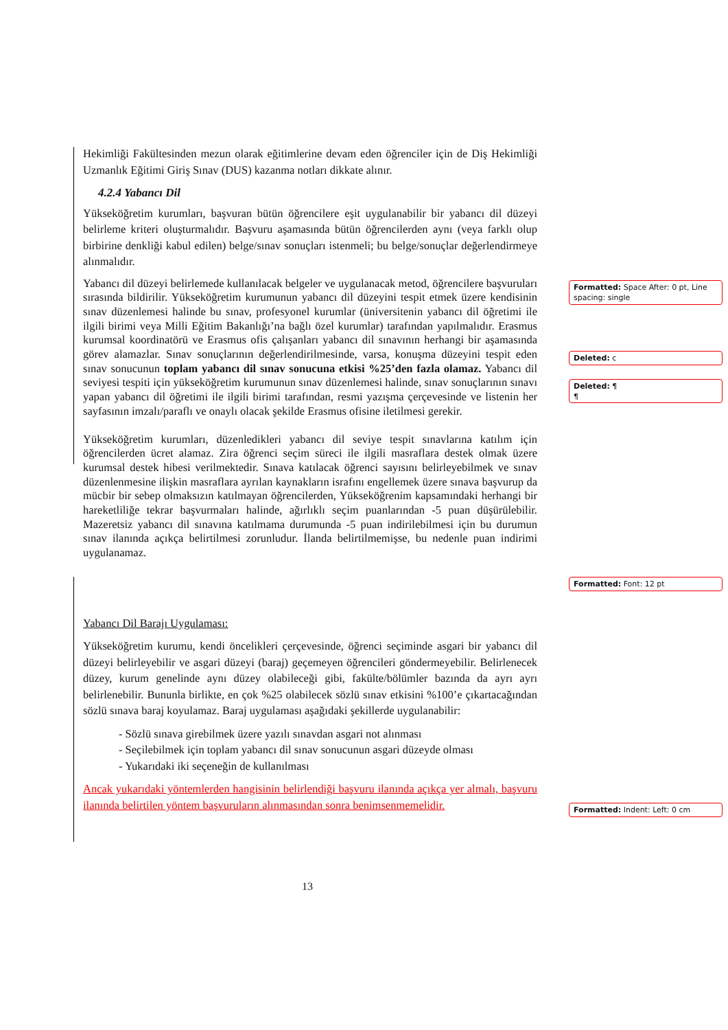Hekimliği Fakültesinden mezun olarak eğitimlerine devam eden öğrenciler için de Diş Hekimliği Uzmanlık Eğitimi Giriş Sınav (DUS) kazanma notları dikkate alınır.
4.2.4 Yabancı Dil
Yükseköğretim kurumları, başvuran bütün öğrencilere eşit uygulanabilir bir yabancı dil düzeyi belirleme kriteri oluşturmalıdır. Başvuru aşamasında bütün öğrencilerden aynı (veya farklı olup birbirine denkliği kabul edilen) belge/sınav sonuçları istenmeli; bu belge/sonuçlar değerlendirmeye alınmalıdır.
Yabancı dil düzeyi belirlemede kullanılacak belgeler ve uygulanacak metod, öğrencilere başvuruları sırasında bildirilir. Yükseköğretim kurumunun yabancı dil düzeyini tespit etmek üzere kendisinin sınav düzenlemesi halinde bu sınav, profesyonel kurumlar (üniversitenin yabancı dil öğretimi ile ilgili birimi veya Milli Eğitim Bakanlığı’na bağlı özel kurumlar) tarafından yapılmalıdır. Erasmus kurumsal koordinatörü ve Erasmus ofis çalışanları yabancı dil sınavının herhangi bir aşamasında görev alamazlar. Sınav sonuçlarının değerlendirilmesinde, varsa, konuşma düzeyini tespit eden sınav sonucunun toplam yabancı dil sınav sonucuna etkisi %25’den fazla olamaz. Yabancı dil seviyesi tespiti için yükseköğretim kurumunun sınav düzenlemesi halinde, sınav sonuçlarının sınavı yapan yabancı dil öğretimi ile ilgili birimi tarafından, resmi yazışma çerçevesinde ve listenin her sayfasının imzalı/paraflı ve onaylı olacak şekilde Erasmus ofisine iletilmesi gerekir.
Yükseköğretim kurumları, düzenledikleri yabancı dil seviye tespit sınavlarına katılım için öğrencilerden ücret alamaz. Zira öğrenci seçim süreci ile ilgili masraflara destek olmak üzere kurumsal destek hibesi verilmektedir. Sınava katılacak öğrenci sayısını belirleyebilmek ve sınav düzenlenmesine ilişkin masraflara ayrılan kaynakların israfını engellemek üzere sınava başvurup da mücbir bir sebep olmaksızın katılmayan öğrencilerden, Yükseköğrenim kapsamındaki herhangi bir hareketliliğe tekrar başvurmaları halinde, ağırlıklı seçim puanlarından -5 puan düşürülebilir. Mazeretsiz yabancı dil sınavına katılmama durumunda -5 puan indirilebilmesi için bu durumun sınav ilanında açıkça belirtilmesi zorunludur. İlanda belirtilmemişse, bu nedenle puan indirimi uygulanamaz.
Yabancı Dil Barajı Uygulaması:
Yükseköğretim kurumu, kendi öncelikleri çerçevesinde, öğrenci seçiminde asgari bir yabancı dil düzeyi belirleyebilir ve asgari düzeyi (baraj) geçemeyen öğrencileri göndermeyebilir. Belirlenecek düzey, kurum genelinde aynı düzey olabileceği gibi, fakülte/bölümler bazında da ayrı ayrı belirlenebilir. Bununla birlikte, en çok %25 olabilecek sözlü sınav etkisini %100’e çıkartacağından sözlü sınava baraj koyulamaz. Baraj uygulaması aşağıdaki şekillerde uygulanabilir:
- Sözlü sınava girebilmek üzere yazılı sınavdan asgari not alınması
- Seçilebilmek için toplam yabancı dil sınav sonucunun asgari düzeyde olması
- Yukarıdaki iki seçeneğin de kullanılması
Ancak yukarıdaki yöntemlerden hangisinin belirlendiği başvuru ilanında açıkça yer almalı, başvuru ilanında belirtilen yöntem başvuruların alınmasından sonra benimsenmemelidir.
Formatted: Space After: 0 pt, Line spacing: single
Deleted: c
Deleted: ¶
¶
Formatted: Font: 12 pt
Formatted: Indent: Left: 0 cm
13